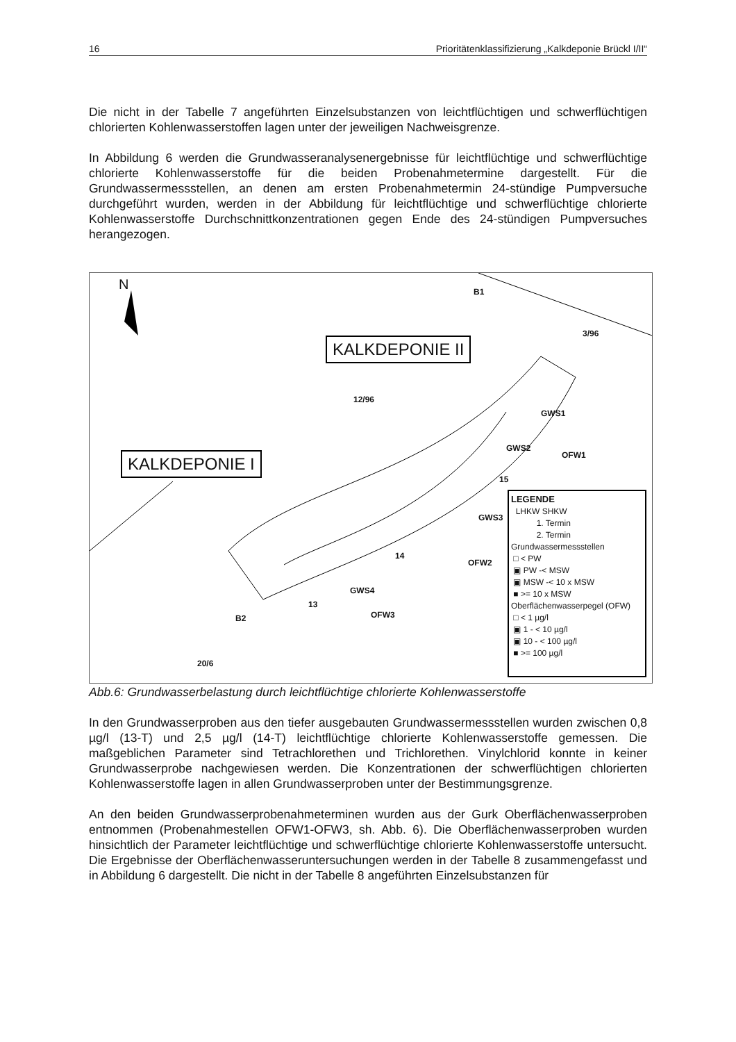16 Prioritätenklassifizierung „Kalkdeponie Brückl I/II“
Die nicht in der Tabelle 7 angeführten Einzelsubstanzen von leichtflüchtigen und schwerflüchtigen chlorierten Kohlenwasserstoffen lagen unter der jeweiligen Nachweisgrenze.
In Abbildung 6 werden die Grundwasseranalysenergebnisse für leichtflüchtige und schwerflüchtige chlorierte Kohlenwasserstoffe für die beiden Probenahmetermine dargestellt. Für die Grundwassermessstellen, an denen am ersten Probenahmetermin 24-stündige Pumpversuche durchgeführt wurden, werden in der Abbildung für leichtflüchtige und schwerflüchtige chlorierte Kohlenwasserstoffe Durchschnittkonzentrationen gegen Ende des 24-stündigen Pumpversuches herangezogen.
N
KALKDEPONIE II
KALKDEPONIE I
B1
3/96
12/96
GWS1
GWS2
OFW1
15
GWS3
OFW2
14
GWS4
13
OFW3
B2
20/6
LEGENDE
LHKW SHKW
1. Termin
2. Termin
Grundwassermessstellen
□ < PW
▣ PW -< MSW
▣ MSW -< 10 x MSW
■ >= 10 x MSW
Oberflächenwasserpegel (OFW)
□ < 1 µg/l
▣ 1 - < 10 µg/l
▣ 10 - < 100 µg/l
■ >= 100 µg/l
Abb.6: Grundwasserbelastung durch leichtflüchtige chlorierte Kohlenwasserstoffe
In den Grundwasserproben aus den tiefer ausgebauten Grundwassermessstellen wurden zwischen 0,8 µg/l (13-T) und 2,5 µg/l (14-T) leichtflüchtige chlorierte Kohlenwasserstoffe gemessen. Die maßgeblichen Parameter sind Tetrachlorethen und Trichlorethen. Vinylchlorid konnte in keiner Grundwasserprobe nachgewiesen werden. Die Konzentrationen der schwerflüchtigen chlorierten Kohlenwasserstoffe lagen in allen Grundwasserproben unter der Bestimmungsgrenze.
An den beiden Grundwasserprobenahmeterminen wurden aus der Gurk Oberflächenwasserproben entnommen (Probenahmestellen OFW1-OFW3, sh. Abb. 6). Die Oberflächenwasserproben wurden hinsichtlich der Parameter leichtflüchtige und schwerflüchtige chlorierte Kohlenwasserstoffe untersucht. Die Ergebnisse der Oberflächenwasseruntersuchungen werden in der Tabelle 8 zusammengefasst und in Abbildung 6 dargestellt. Die nicht in der Tabelle 8 angeführten Einzelsubstanzen für